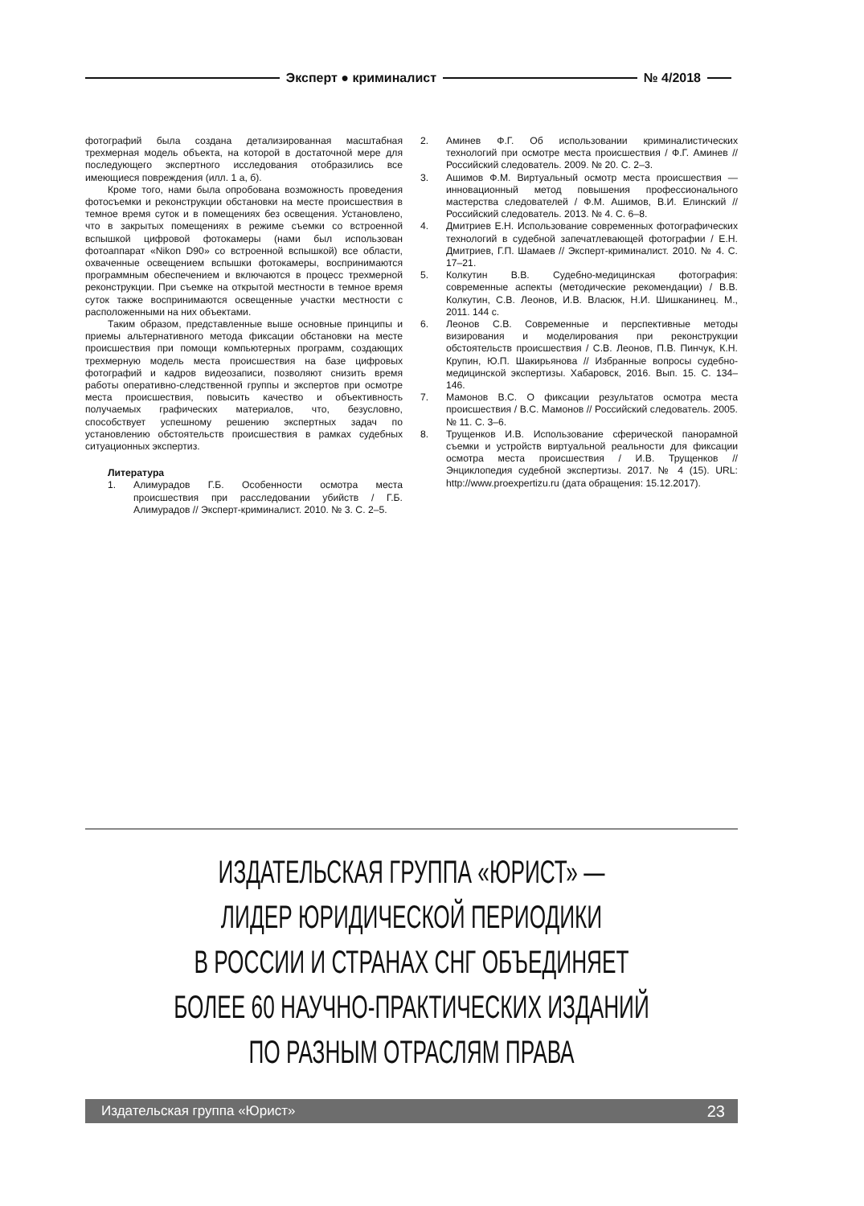Эксперт ● криминалист № 4/2018
фотографий была создана детализированная масштабная трехмерная модель объекта, на которой в достаточной мере для последующего экспертного исследования отобразились все имеющиеся повреждения (илл. 1 а, б).
Кроме того, нами была опробована возможность проведения фотосъемки и реконструкции обстановки на месте происшествия в темное время суток и в помещениях без освещения. Установлено, что в закрытых помещениях в режиме съемки со встроенной вспышкой цифровой фотокамеры (нами был использован фотоаппарат «Nikon D90» со встроенной вспышкой) все области, охваченные освещением вспышки фотокамеры, воспринимаются программным обеспечением и включаются в процесс трехмерной реконструкции. При съемке на открытой местности в темное время суток также воспринимаются освещенные участки местности с расположенными на них объектами.
Таким образом, представленные выше основные принципы и приемы альтернативного метода фиксации обстановки на месте происшествия при помощи компьютерных программ, создающих трехмерную модель места происшествия на базе цифровых фотографий и кадров видеозаписи, позволяют снизить время работы оперативно-следственной группы и экспертов при осмотре места происшествия, повысить качество и объективность получаемых графических материалов, что, безусловно, способствует успешному решению экспертных задач по установлению обстоятельств происшествия в рамках судебных ситуационных экспертиз.
Литература
1. Алимурадов Г.Б. Особенности осмотра места происшествия при расследовании убийств / Г.Б. Алимурадов // Эксперт-криминалист. 2010. № 3. С. 2–5.
2. Аминев Ф.Г. Об использовании криминалистических технологий при осмотре места происшествия / Ф.Г. Аминев // Российский следователь. 2009. № 20. С. 2–3.
3. Ашимов Ф.М. Виртуальный осмотр места происшествия — инновационный метод повышения профессионального мастерства следователей / Ф.М. Ашимов, В.И. Елинский // Российский следователь. 2013. № 4. С. 6–8.
4. Дмитриев Е.Н. Использование современных фотографических технологий в судебной запечатлевающей фотографии / Е.Н. Дмитриев, Г.П. Шамаев // Эксперт-криминалист. 2010. № 4. С. 17–21.
5. Колкутин В.В. Судебно-медицинская фотография: современные аспекты (методические рекомендации) / В.В. Колкутин, С.В. Леонов, И.В. Власюк, Н.И. Шишканинец. М., 2011. 144 с.
6. Леонов С.В. Современные и перспективные методы визирования и моделирования при реконструкции обстоятельств происшествия / С.В. Леонов, П.В. Пинчук, К.Н. Крупин, Ю.П. Шакирьянова // Избранные вопросы судебно-медицинской экспертизы. Хабаровск, 2016. Вып. 15. С. 134–146.
7. Мамонов В.С. О фиксации результатов осмотра места происшествия / В.С. Мамонов // Российский следователь. 2005. № 11. С. 3–6.
8. Трущенков И.В. Использование сферической панорамной съемки и устройств виртуальной реальности для фиксации осмотра места происшествия / И.В. Трущенков // Энциклопедия судебной экспертизы. 2017. № 4 (15). URL: http://www.proexpertizu.ru (дата обращения: 15.12.2017).
ИЗДАТЕЛЬСКАЯ ГРУППА «ЮРИСТ» —
ЛИДЕР ЮРИДИЧЕСКОЙ ПЕРИОДИКИ
В РОССИИ И СТРАНАХ СНГ ОБЪЕДИНЯЕТ
БОЛЕЕ 60 НАУЧНО-ПРАКТИЧЕСКИХ ИЗДАНИЙ
ПО РАЗНЫМ ОТРАСЛЯМ ПРАВА
Издательская группа «Юрист» 23